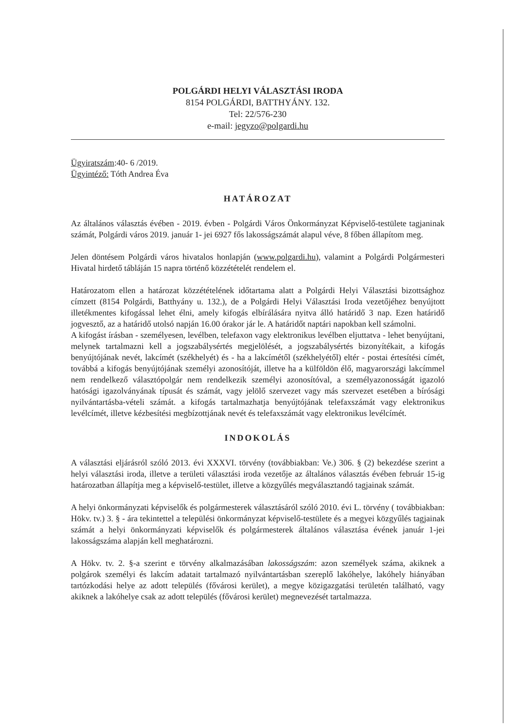POLGÁRDI HELYI VÁLASZTÁSI IRODA
8154 POLGÁRDI, BATTHYÁNY. 132.
Tel: 22/576-230
e-mail: jegyzo@polgardi.hu
Ügyiratszám:40- 6 /2019.
Ügyintéző: Tóth Andrea Éva
HATÁROZAT
Az általános választás évében - 2019. évben - Polgárdi Város Önkormányzat Képviselő-testülete tagjaninak számát, Polgárdi város 2019. január 1- jei 6927 fős lakosságszámát alapul véve, 8 főben állapítom meg.
Jelen döntésem Polgárdi város hivatalos honlapján (www.polgardi.hu), valamint a Polgárdi Polgármesteri Hivatal hirdető tábláján 15 napra történő közzétételét rendelem el.
Határozatom ellen a határozat közzétételének időtartama alatt a Polgárdi Helyi Választási bizottsághoz címzett (8154 Polgárdi, Batthyány u. 132.), de a Polgárdi Helyi Választási Iroda vezetőjéhez benyújtott illetékmentes kifogással lehet élni, amely kifogás elbírálására nyitva álló határidő 3 nap. Ezen határidő jogvesztő, az a határidő utolsó napján 16.00 órakor jár le. A határidőt naptári napokban kell számolni.
A kifogást írásban - személyesen, levélben, telefaxon vagy elektronikus levélben eljuttatva - lehet benyújtani, melynek tartalmazni kell a jogszabálysértés megjelölését, a jogszabálysértés bizonyítékait, a kifogás benyújtójának nevét, lakcímét (székhelyét) és - ha a lakcímétől (székhelyétől) eltér - postai értesítési címét, továbbá a kifogás benyújtójának személyi azonosítóját, illetve ha a külföldön élő, magyarországi lakcímmel nem rendelkező választópolgár nem rendelkezik személyi azonosítóval, a személyazonosságát igazoló hatósági igazolványának típusát és számát, vagy jelölő szervezet vagy más szervezet esetében a bírósági nyilvántartásba-vételi számát. a kifogás tartalmazhatja benyújtójának telefaxszámát vagy elektronikus levélcímét, illetve kézbesítési megbízottjának nevét és telefaxszámát vagy elektronikus levélcímét.
INDOKOLÁS
A választási eljárásról szóló 2013. évi XXXVI. törvény (továbbiakban: Ve.) 306. § (2) bekezdése szerint a helyi választási iroda, illetve a területi választási iroda vezetője az általános választás évében február 15-ig határozatban állapítja meg a képviselő-testület, illetve a közgyűlés megválasztandó tagjainak számát.
A helyi önkormányzati képviselők és polgármesterek választásáról szóló 2010. évi L. törvény ( továbbiakban: Hökv. tv.) 3. § - ára tekintettel a települési önkormányzat képviselő-testülete és a megyei közgyűlés tagjainak számát a helyi önkormányzati képviselők és polgármesterek általános választása évének január 1-jei lakosságszáma alapján kell meghatározni.
A Hökv. tv. 2. §-a szerint e törvény alkalmazásában lakosságszám: azon személyek száma, akiknek a polgárok személyi és lakcím adatait tartalmazó nyilvántartásban szereplő lakóhelye, lakóhely hiányában tartózkodási helye az adott település (fővárosi kerület), a megye közigazgatási területén található, vagy akiknek a lakóhelye csak az adott település (fővárosi kerület) megnevezését tartalmazza.